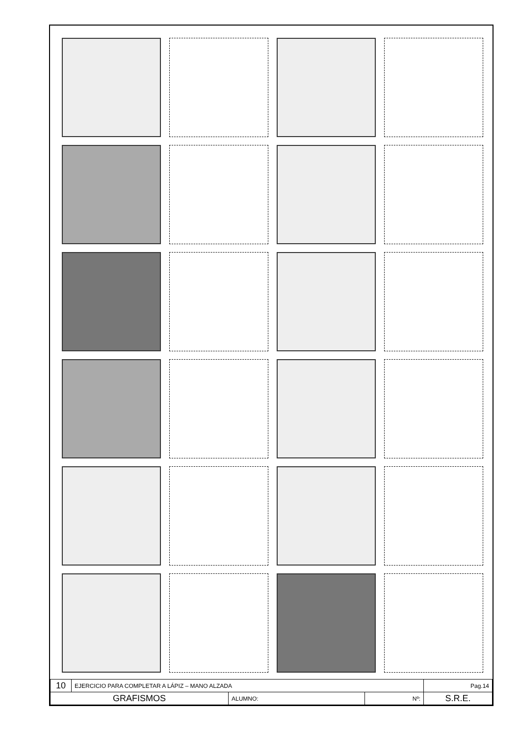| 10 | EJERCICIO PARA COMPLETAR A LÁPIZ – MANO ALZADA | | | Pag.14 |
| GRAFISMOS | | ALUMNO: | Nº: | S.R.E. |